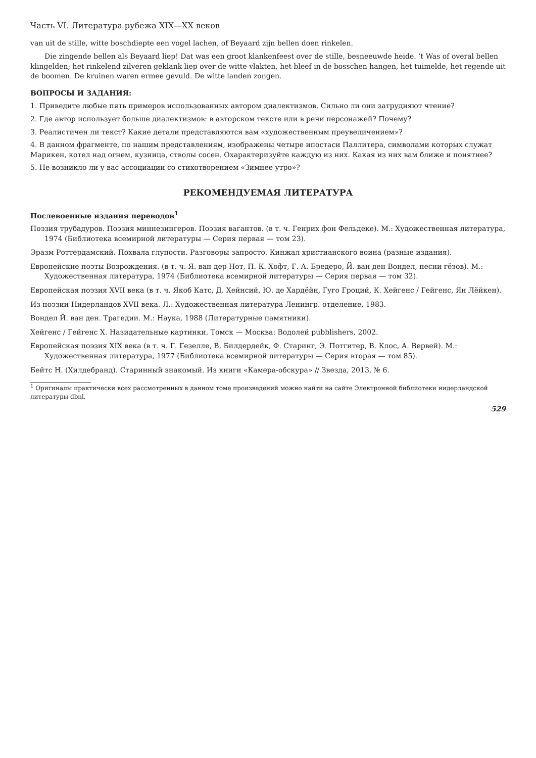Часть VI. Литература рубежа XIX—XX веков
van uit de stille, witte boschdiepte een vogel lachen, of Beyaard zijn bellen doen rinkelen.
Die zingende bellen als Beyaard liep! Dat was een groot klankenfeest over de stille, besneeuwde heide. ’t Was of overal bellen klingelden; het rinkelend zilveren geklank liep over de witte vlakten, het bleef in de bosschen hangen, het tuimelde, het regende uit de boomen. De kruinen waren ermee gevuld. De witte landen zongen.
ВОПРОСЫ И ЗАДАНИЯ:
1. Приведите любые пять примеров использованных автором диалектизмов. Сильно ли они затрудняют чтение?
2. Где автор использует больше диалектизмов: в авторском тексте или в речи персонажей? Почему?
3. Реалистичен ли текст? Какие детали представляются вам «художественным преувеличением»?
4. В данном фрагменте, по нашим представлениям, изображены четыре ипостаси Паллитера, символами которых служат Марикен, котел над огнем, кузница, стволы сосен. Охарактеризуйте каждую из них. Какая из них вам ближе и понятнее?
5. Не возникло ли у вас ассоциации со стихотворением «Зимнее утро»?
РЕКОМЕНДУЕМАЯ ЛИТЕРАТУРА
Послевоенные издания переводов<sup>1</sup>
Поэзия трубадуров. Поэзия миннезингеров. Поэзия вагантов. (в т. ч. Генрих фон Фельдеке). М.: Художественная литература, 1974 (Библиотека всемирной литературы — Серия первая — том 23).
Эразм Роттердамский. Похвала глупости. Разговоры запросто. Кинжал христианского воина (разные издания).
Европейские поэты Возрождения. (в т. ч. Я. ван дер Нот, П. К. Хофт, Г. А. Бредеро, Й. ван ден Вондел, песни гёзов). М.: Художественная литература, 1974 (Библиотека всемирной литературы — Серия первая — том 32).
Европейская поэзия XVII века (в т. ч. Якоб Катс, Д. Хейнсий, Ю. де Хардёйн, Гуго Гроций, К. Хейгенс / Гейгенс, Ян Лёйкен).
Из поэзии Нидерландов XVII века. Л.: Художественная литература Ленингр. отделение, 1983.
Вондел Й. ван ден. Трагедии. М.: Наука, 1988 (Литературные памятники).
Хейгенс / Гейгенс Х. Назидательные картинки. Томск — Москва: Водолей pubblishers, 2002.
Европейская поэзия XIX века (в т. ч. Г. Гезелле, В. Билдердейк, Ф. Старинг, Э. Потгитер, В. Клос, А. Вервей). М.: Художественная литература, 1977 (Библиотека всемирной литературы — Серия вторая — том 85).
Бейтс Н. (Хилдебранд). Старинный знакомый. Из книги «Камера-обскура» // Звезда, 2013, № 6.
<sup>1</sup> Оригиналы практически всех рассмотренных в данном томе произведений можно найти на сайте Электронной библиотеки нидерландской литературы dbnl.
529